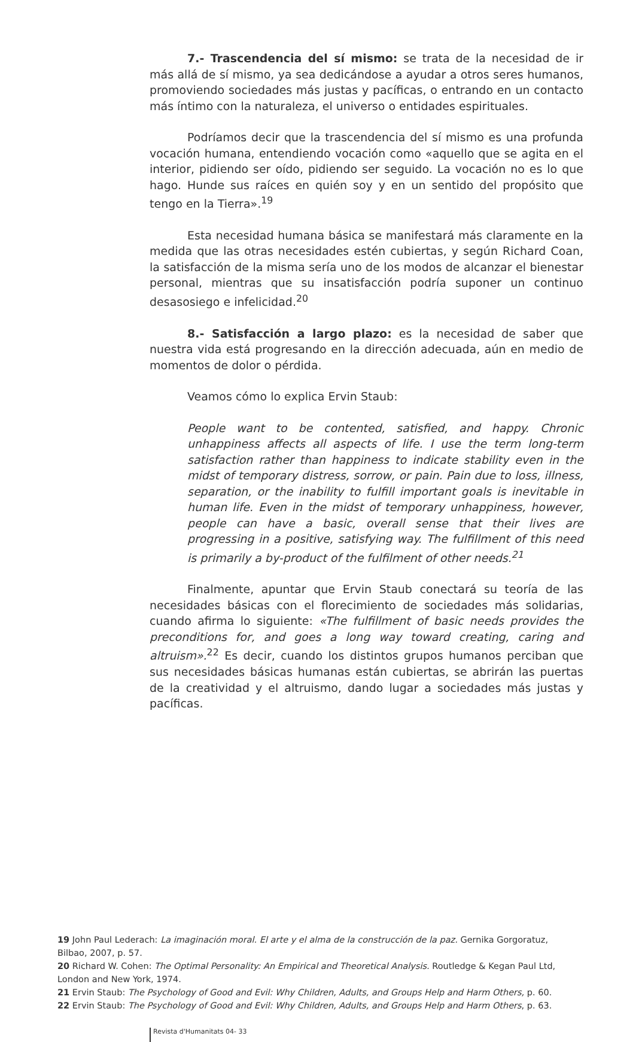7.- Trascendencia del sí mismo: se trata de la necesidad de ir más allá de sí mismo, ya sea dedicándose a ayudar a otros seres humanos, promoviendo sociedades más justas y pacíficas, o entrando en un contacto más íntimo con la naturaleza, el universo o entidades espirituales.
Podríamos decir que la trascendencia del sí mismo es una profunda vocación humana, entendiendo vocación como «aquello que se agita en el interior, pidiendo ser oído, pidiendo ser seguido. La vocación no es lo que hago. Hunde sus raíces en quién soy y en un sentido del propósito que tengo en la Tierra».<sup>19</sup>
Esta necesidad humana básica se manifestará más claramente en la medida que las otras necesidades estén cubiertas, y según Richard Coan, la satisfacción de la misma sería uno de los modos de alcanzar el bienestar personal, mientras que su insatisfacción podría suponer un continuo desasosiego e infelicidad.<sup>20</sup>
8.- Satisfacción a largo plazo: es la necesidad de saber que nuestra vida está progresando en la dirección adecuada, aún en medio de momentos de dolor o pérdida.
Veamos cómo lo explica Ervin Staub:
People want to be contented, satisfied, and happy. Chronic unhappiness affects all aspects of life. I use the term long-term satisfaction rather than happiness to indicate stability even in the midst of temporary distress, sorrow, or pain. Pain due to loss, illness, separation, or the inability to fulfill important goals is inevitable in human life. Even in the midst of temporary unhappiness, however, people can have a basic, overall sense that their lives are progressing in a positive, satisfying way. The fulfillment of this need is primarily a by-product of the fulfilment of other needs.<sup>21</sup>
Finalmente, apuntar que Ervin Staub conectará su teoría de las necesidades básicas con el florecimiento de sociedades más solidarias, cuando afirma lo siguiente: «The fulfillment of basic needs provides the preconditions for, and goes a long way toward creating, caring and altruism».<sup>22</sup> Es decir, cuando los distintos grupos humanos perciban que sus necesidades básicas humanas están cubiertas, se abrirán las puertas de la creatividad y el altruismo, dando lugar a sociedades más justas y pacíficas.
19 John Paul Lederach: La imaginación moral. El arte y el alma de la construcción de la paz. Gernika Gorgoratuz, Bilbao, 2007, p. 57.
20 Richard W. Cohen: The Optimal Personality: An Empirical and Theoretical Analysis. Routledge & Kegan Paul Ltd, London and New York, 1974.
21 Ervin Staub: The Psychology of Good and Evil: Why Children, Adults, and Groups Help and Harm Others, p. 60.
22 Ervin Staub: The Psychology of Good and Evil: Why Children, Adults, and Groups Help and Harm Others, p. 63.
Revista d'Humanitats 04- 33